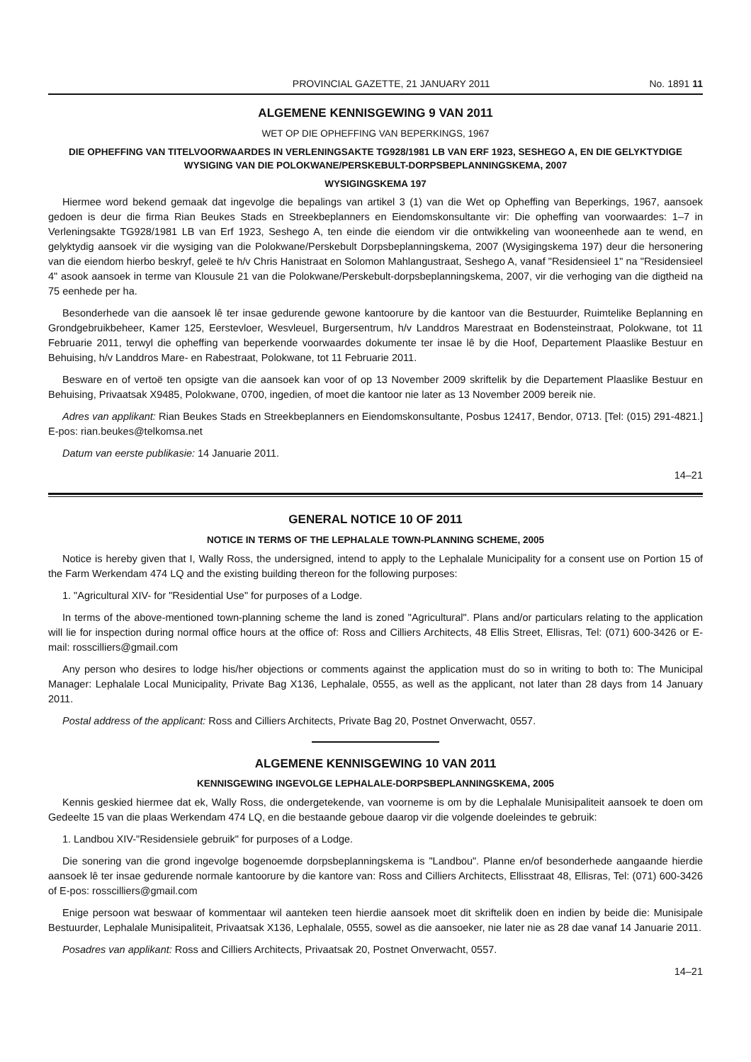PROVINCIAL GAZETTE, 21 JANUARY 2011 No. 1891 11
ALGEMENE KENNISGEWING 9 VAN 2011
WET OP DIE OPHEFFING VAN BEPERKINGS, 1967
DIE OPHEFFING VAN TITELVOORWAARDES IN VERLENINGSAKTE TG928/1981 LB VAN ERF 1923, SESHEGO A, EN DIE GELYKTYDIGE WYSIGING VAN DIE POLOKWANE/PERSKEBULT-DORPSBEPLANNINGSKEMA, 2007
WYSIGINGSKEMA 197
Hiermee word bekend gemaak dat ingevolge die bepalings van artikel 3 (1) van die Wet op Opheffing van Beperkings, 1967, aansoek gedoen is deur die firma Rian Beukes Stads en Streekbeplanners en Eiendomskonsultante vir: Die opheffing van voorwaardes: 1–7 in Verleningsakte TG928/1981 LB van Erf 1923, Seshego A, ten einde die eiendom vir die ontwikkeling van wooneenhede aan te wend, en gelyktydig aansoek vir die wysiging van die Polokwane/Perskebult Dorpsbeplanningskema, 2007 (Wysigingskema 197) deur die hersonering van die eiendom hierbo beskryf, geleë te h/v Chris Hanistraat en Solomon Mahlangustraat, Seshego A, vanaf "Residensieel 1" na "Residensieel 4" asook aansoek in terme van Klousule 21 van die Polokwane/Perskebult-dorpsbeplanningskema, 2007, vir die verhoging van die digtheid na 75 eenhede per ha.
Besonderhede van die aansoek lê ter insae gedurende gewone kantoorure by die kantoor van die Bestuurder, Ruimtelike Beplanning en Grondgebruikbeheer, Kamer 125, Eerstevloer, Wesvleuel, Burgersentrum, h/v Landdros Marestraat en Bodensteinstraat, Polokwane, tot 11 Februarie 2011, terwyl die opheffing van beperkende voorwaardes dokumente ter insae lê by die Hoof, Departement Plaaslike Bestuur en Behuising, h/v Landdros Mare- en Rabestraat, Polokwane, tot 11 Februarie 2011.
Besware en of vertoë ten opsigte van die aansoek kan voor of op 13 November 2009 skriftelik by die Departement Plaaslike Bestuur en Behuising, Privaatsak X9485, Polokwane, 0700, ingedien, of moet die kantoor nie later as 13 November 2009 bereik nie.
Adres van applikant: Rian Beukes Stads en Streekbeplanners en Eiendomskonsultante, Posbus 12417, Bendor, 0713. [Tel: (015) 291-4821.] E-pos: rian.beukes@telkomsa.net
Datum van eerste publikasie: 14 Januarie 2011.
14–21
GENERAL NOTICE 10 OF 2011
NOTICE IN TERMS OF THE LEPHALALE TOWN-PLANNING SCHEME, 2005
Notice is hereby given that I, Wally Ross, the undersigned, intend to apply to the Lephalale Municipality for a consent use on Portion 15 of the Farm Werkendam 474 LQ and the existing building thereon for the following purposes:
1. "Agricultural XIV- for "Residential Use" for purposes of a Lodge.
In terms of the above-mentioned town-planning scheme the land is zoned "Agricultural". Plans and/or particulars relating to the application will lie for inspection during normal office hours at the office of: Ross and Cilliers Architects, 48 Ellis Street, Ellisras, Tel: (071) 600-3426 or E-mail: rosscilliers@gmail.com
Any person who desires to lodge his/her objections or comments against the application must do so in writing to both to: The Municipal Manager: Lephalale Local Municipality, Private Bag X136, Lephalale, 0555, as well as the applicant, not later than 28 days from 14 January 2011.
Postal address of the applicant: Ross and Cilliers Architects, Private Bag 20, Postnet Onverwacht, 0557.
ALGEMENE KENNISGEWING 10 VAN 2011
KENNISGEWING INGEVOLGE LEPHALALE-DORPSBEPLANNINGSKEMA, 2005
Kennis geskied hiermee dat ek, Wally Ross, die ondergetekende, van voorneme is om by die Lephalale Munisipaliteit aansoek te doen om Gedeelte 15 van die plaas Werkendam 474 LQ, en die bestaande geboue daarop vir die volgende doeleindes te gebruik:
1. Landbou XIV-"Residensiele gebruik" for purposes of a Lodge.
Die sonering van die grond ingevolge bogenoemde dorpsbeplanningskema is "Landbou". Planne en/of besonderhede aangaande hierdie aansoek lê ter insae gedurende normale kantoorure by die kantore van: Ross and Cilliers Architects, Ellisstraat 48, Ellisras, Tel: (071) 600-3426 of E-pos: rosscilliers@gmail.com
Enige persoon wat beswaar of kommentaar wil aanteken teen hierdie aansoek moet dit skriftelik doen en indien by beide die: Munisipale Bestuurder, Lephalale Munisipaliteit, Privaatsak X136, Lephalale, 0555, sowel as die aansoeker, nie later nie as 28 dae vanaf 14 Januarie 2011.
Posadres van applikant: Ross and Cilliers Architects, Privaatsak 20, Postnet Onverwacht, 0557.
14–21